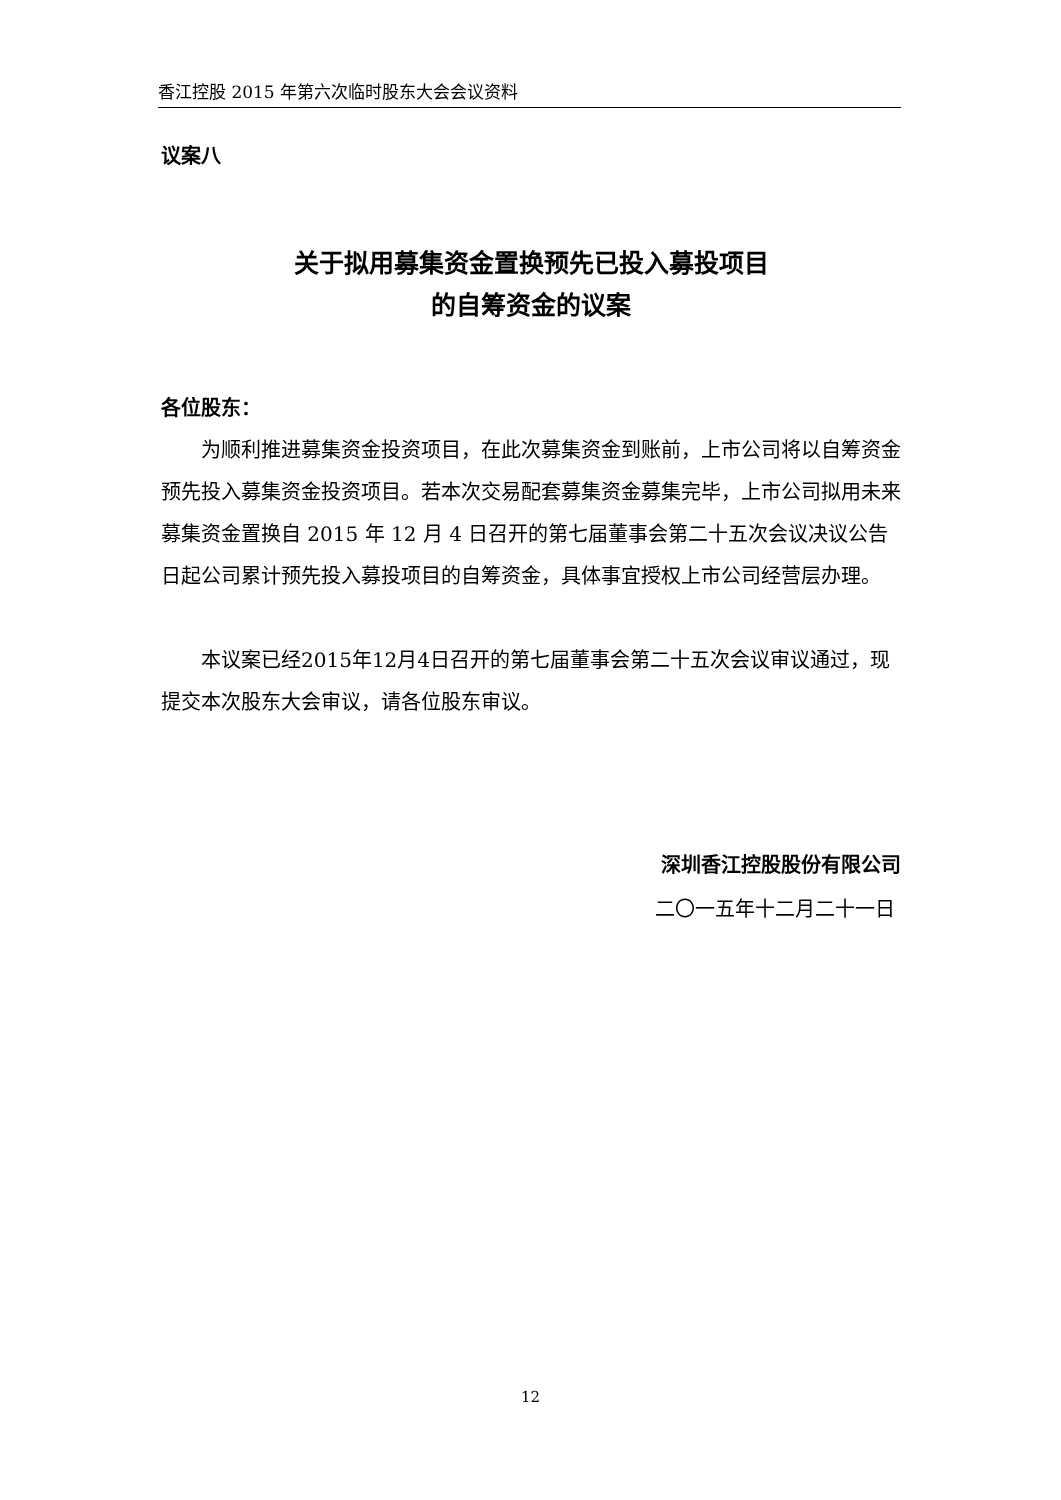香江控股 2015 年第六次临时股东大会会议资料
议案八
关于拟用募集资金置换预先已投入募投项目
的自筹资金的议案
各位股东：
为顺利推进募集资金投资项目，在此次募集资金到账前，上市公司将以自筹资金预先投入募集资金投资项目。若本次交易配套募集资金募集完毕，上市公司拟用未来募集资金置换自 2015 年 12 月 4 日召开的第七届董事会第二十五次会议决议公告日起公司累计预先投入募投项目的自筹资金，具体事宜授权上市公司经营层办理。
本议案已经2015年12月4日召开的第七届董事会第二十五次会议审议通过，现提交本次股东大会审议，请各位股东审议。
深圳香江控股股份有限公司
二〇一五年十二月二十一日
12